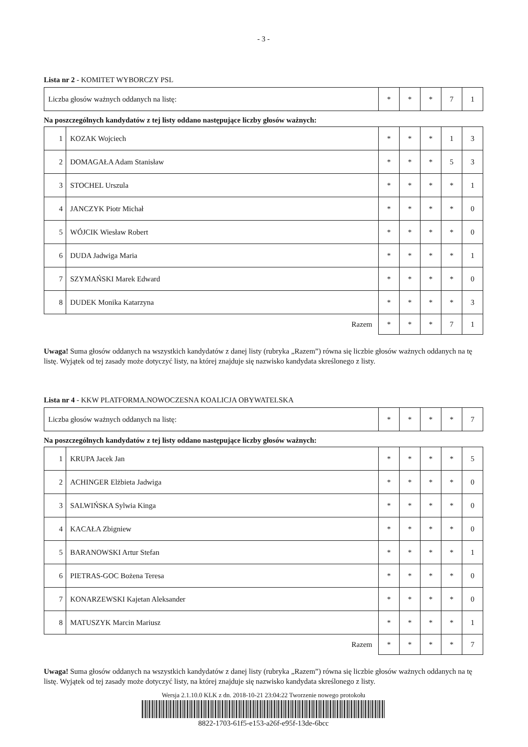- 3 -
Lista nr 2 - KOMITET WYBORCZY PSL
| Liczba głosów ważnych oddanych na listę: | * | * | * | 7 | 1 |
Na poszczególnych kandydatów z tej listy oddano następujące liczby głosów ważnych:
| 1 | KOZAK Wojciech | * | * | * | 1 | 3 |
| 2 | DOMAGAŁA Adam Stanisław | * | * | * | 5 | 3 |
| 3 | STOCHEL Urszula | * | * | * | * | 1 |
| 4 | JANCZYK Piotr Michał | * | * | * | * | 0 |
| 5 | WÓJCIK Wiesław Robert | * | * | * | * | 0 |
| 6 | DUDA Jadwiga Maria | * | * | * | * | 1 |
| 7 | SZYMAŃSKI Marek Edward | * | * | * | * | 0 |
| 8 | DUDEK Monika Katarzyna | * | * | * | * | 3 |
| Razem | | * | * | * | 7 | 1 |
Uwaga! Suma głosów oddanych na wszystkich kandydatów z danej listy (rubryka „Razem”) równa się liczbie głosów ważnych oddanych na tę listę. Wyjątek od tej zasady może dotyczyć listy, na której znajduje się nazwisko kandydata skreślonego z listy.
Lista nr 4 - KKW PLATFORMA.NOWOCZESNA KOALICJA OBYWATELSKA
| Liczba głosów ważnych oddanych na listę: | * | * | * | * | 7 |
Na poszczególnych kandydatów z tej listy oddano następujące liczby głosów ważnych:
| 1 | KRUPA Jacek Jan | * | * | * | * | 5 |
| 2 | ACHINGER Elżbieta Jadwiga | * | * | * | * | 0 |
| 3 | SALWIŃSKA Sylwia Kinga | * | * | * | * | 0 |
| 4 | KACAŁA Zbigniew | * | * | * | * | 0 |
| 5 | BARANOWSKI Artur Stefan | * | * | * | * | 1 |
| 6 | PIETRAS-GOC Bożena Teresa | * | * | * | * | 0 |
| 7 | KONARZEWSKI Kajetan Aleksander | * | * | * | * | 0 |
| 8 | MATUSZYK Marcin Mariusz | * | * | * | * | 1 |
| Razem | | * | * | * | * | 7 |
Uwaga! Suma głosów oddanych na wszystkich kandydatów z danej listy (rubryka „Razem”) równa się liczbie głosów ważnych oddanych na tę listę. Wyjątek od tej zasady może dotyczyć listy, na której znajduje się nazwisko kandydata skreślonego z listy.
Wersja 2.1.10.0 KLK z dn. 2018-10-21 23:04:22 Tworzenie nowego protokołu
8822-1703-61f5-e153-a26f-e95f-13de-6bcc